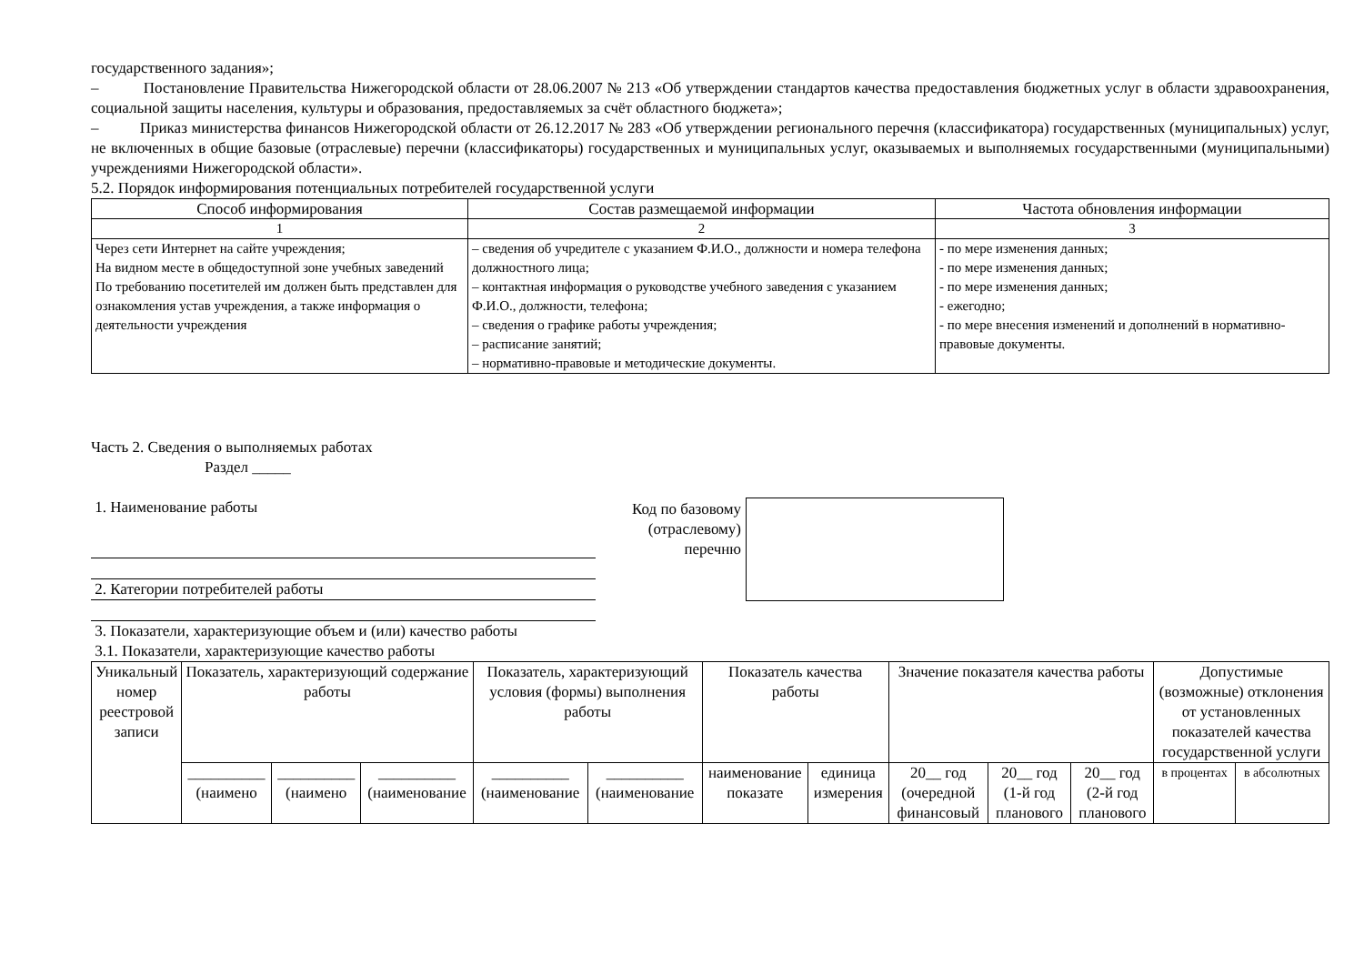государственного задания»;
– Постановление Правительства Нижегородской области от 28.06.2007 № 213 «Об утверждении стандартов качества предоставления бюджетных услуг в области здравоохранения, социальной защиты населения, культуры и образования, предоставляемых за счёт областного бюджета»;
– Приказ министерства финансов Нижегородской области от 26.12.2017 № 283 «Об утверждении регионального перечня (классификатора) государственных (муниципальных) услуг, не включенных в общие базовые (отраслевые) перечни (классификаторы) государственных и муниципальных услуг, оказываемых и выполняемых государственными (муниципальными) учреждениями Нижегородской области».
5.2. Порядок информирования потенциальных потребителей государственной услуги
| Способ информирования | Состав размещаемой информации | Частота обновления информации |
| --- | --- | --- |
| 1 | 2 | 3 |
| Через сети Интернет на сайте учреждения; На видном месте в общедоступной зоне учебных заведений По требованию посетителей им должен быть представлен для ознакомления устав учреждения, а также информация о деятельности учреждения | – сведения об учредителе с указанием Ф.И.О., должности и номера телефона должностного лица; – контактная информация о руководстве учебного заведения с указанием Ф.И.О., должности, телефона; – сведения о графике работы учреждения; – расписание занятий; – нормативно-правовые и методические документы. | - по мере изменения данных; - по мере изменения данных; - по мере изменения данных; - ежегодно; - по мере внесения изменений и дополнений в нормативно-правовые документы. |
Часть 2. Сведения о выполняемых работах
Раздел _____
1. Наименование работы
2. Категории потребителей работы
Код по базовому
(отраслевому)
перечню
3. Показатели, характеризующие объем и (или) качество работы
3.1. Показатели, характеризующие качество работы
| Уникальный номер реестровой записи | Показатель, характеризующий содержание работы | | | Показатель, характеризующий условия (формы) выполнения работы | | Показатель качества работы | | Значение показателя качества работы | | | Допустимые (возможные) отклонения от установленных показателей качества государственной услуги | |
| --- | --- | --- | --- | --- | --- | --- | --- | --- | --- | --- | --- | --- |
| | __________ (наимено | __________ (наимено | __________ (наименование | __________ (наименование | __________ (наименование | наименование показате | единица измерения | 20__ год (очередной финансовый | 20__ год (1-й год планового | 20__ год (2-й год планового | в процентах | в абсолютных |